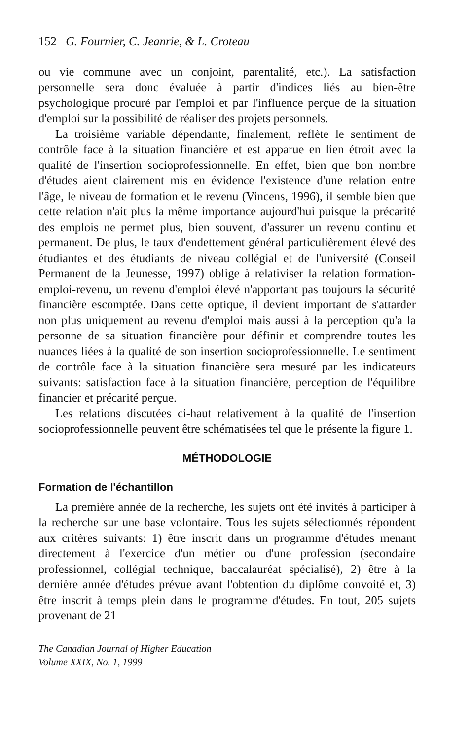152 G. Fournier, C. Jeanrie, & L. Croteau
ou vie commune avec un conjoint, parentalité, etc.). La satisfaction personnelle sera donc évaluée à partir d'indices liés au bien-être psychologique procuré par l'emploi et par l'influence perçue de la situation d'emploi sur la possibilité de réaliser des projets personnels.
La troisième variable dépendante, finalement, reflète le sentiment de contrôle face à la situation financière et est apparue en lien étroit avec la qualité de l'insertion socioprofessionnelle. En effet, bien que bon nombre d'études aient clairement mis en évidence l'existence d'une relation entre l'âge, le niveau de formation et le revenu (Vincens, 1996), il semble bien que cette relation n'ait plus la même importance aujourd'hui puisque la précarité des emplois ne permet plus, bien souvent, d'assurer un revenu continu et permanent. De plus, le taux d'endettement général particulièrement élevé des étudiantes et des étudiants de niveau collégial et de l'université (Conseil Permanent de la Jeunesse, 1997) oblige à relativiser la relation formation-emploi-revenu, un revenu d'emploi élevé n'apportant pas toujours la sécurité financière escomptée. Dans cette optique, il devient important de s'attarder non plus uniquement au revenu d'emploi mais aussi à la perception qu'a la personne de sa situation financière pour définir et comprendre toutes les nuances liées à la qualité de son insertion socioprofessionnelle. Le sentiment de contrôle face à la situation financière sera mesuré par les indicateurs suivants: satisfaction face à la situation financière, perception de l'équilibre financier et précarité perçue.
Les relations discutées ci-haut relativement à la qualité de l'insertion socioprofessionnelle peuvent être schématisées tel que le présente la figure 1.
MÉTHODOLOGIE
Formation de l'échantillon
La première année de la recherche, les sujets ont été invités à participer à la recherche sur une base volontaire. Tous les sujets sélectionnés répondent aux critères suivants: 1) être inscrit dans un programme d'études menant directement à l'exercice d'un métier ou d'une profession (secondaire professionnel, collégial technique, baccalauréat spécialisé), 2) être à la dernière année d'études prévue avant l'obtention du diplôme convoité et, 3) être inscrit à temps plein dans le programme d'études. En tout, 205 sujets provenant de 21
The Canadian Journal of Higher Education
Volume XXIX, No. 1, 1999